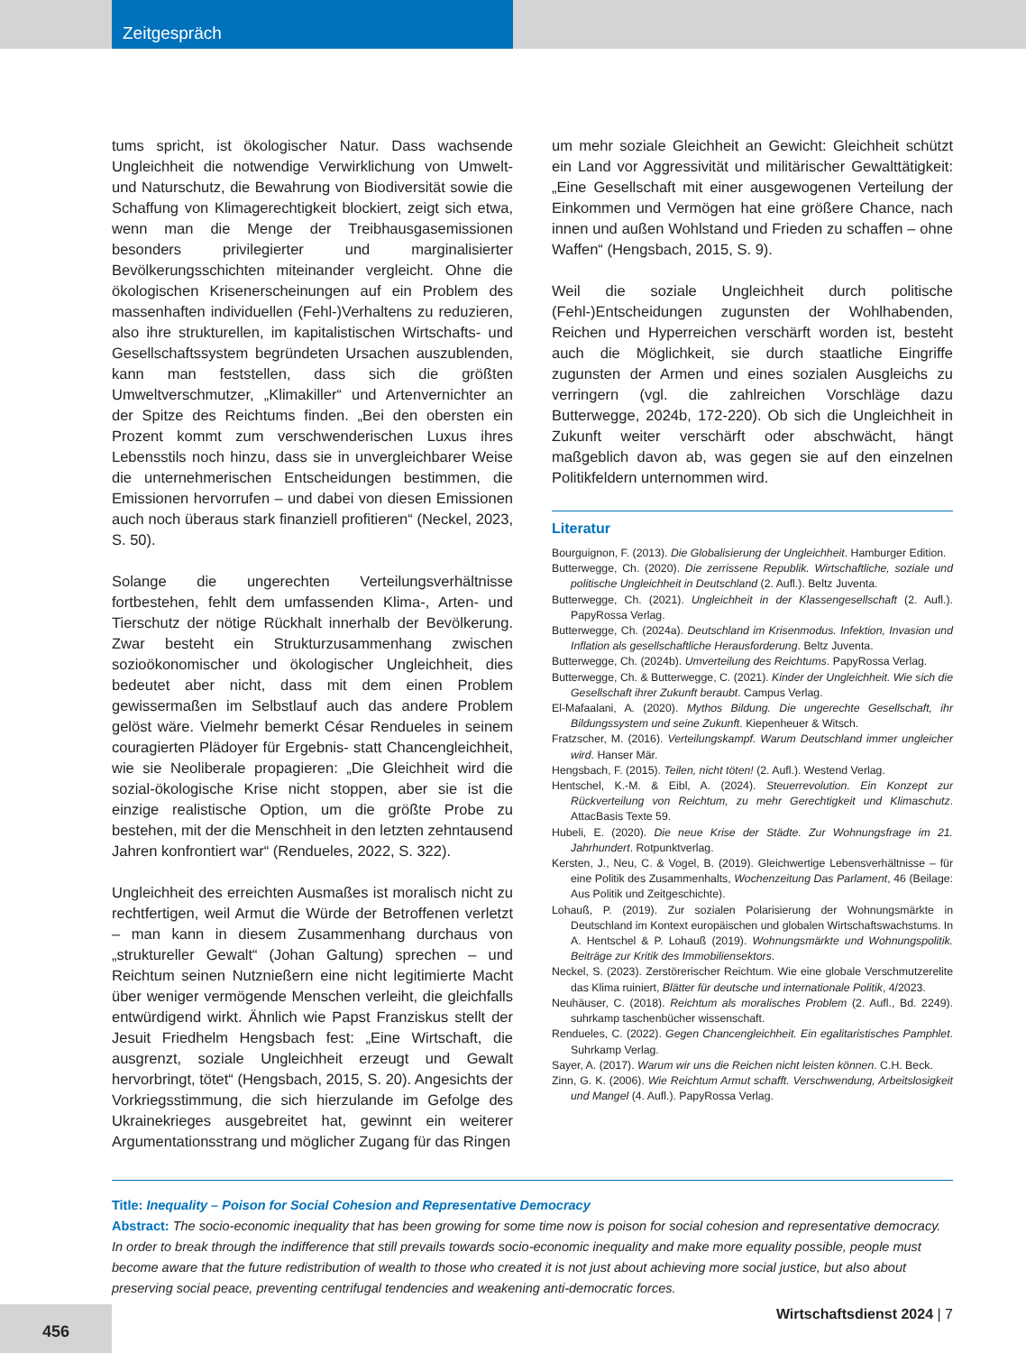Zeitgespräch
tums spricht, ist ökologischer Natur. Dass wachsende Ungleichheit die notwendige Verwirklichung von Umwelt- und Naturschutz, die Bewahrung von Biodiversität sowie die Schaffung von Klimagerechtigkeit blockiert, zeigt sich etwa, wenn man die Menge der Treibhausgasemissionen besonders privilegierter und marginalisierter Bevölkerungsschichten miteinander vergleicht. Ohne die ökologischen Krisenerscheinungen auf ein Problem des massenhaften individuellen (Fehl-)Verhaltens zu reduzieren, also ihre strukturellen, im kapitalistischen Wirtschafts- und Gesellschaftssystem begründeten Ursachen auszublenden, kann man feststellen, dass sich die größten Umweltverschmutzer, „Klimakiller“ und Artenvernichter an der Spitze des Reichtums finden. „Bei den obersten ein Prozent kommt zum verschwenderischen Luxus ihres Lebensstils noch hinzu, dass sie in unvergleichbarer Weise die unternehmerischen Entscheidungen bestimmen, die Emissionen hervorrufen – und dabei von diesen Emissionen auch noch überaus stark finanziell profitieren“ (Neckel, 2023, S. 50).
Solange die ungerechten Verteilungsverhältnisse fortbestehen, fehlt dem umfassenden Klima-, Arten- und Tierschutz der nötige Rückhalt innerhalb der Bevölkerung. Zwar besteht ein Strukturzusammenhang zwischen sozioökonomischer und ökologischer Ungleichheit, dies bedeutet aber nicht, dass mit dem einen Problem gewissermaßen im Selbstlauf auch das andere Problem gelöst wäre. Vielmehr bemerkt César Rendueles in seinem couragierten Plädoyer für Ergebnis- statt Chancengleichheit, wie sie Neoliberale propagieren: „Die Gleichheit wird die sozial-ökologische Krise nicht stoppen, aber sie ist die einzige realistische Option, um die größte Probe zu bestehen, mit der die Menschheit in den letzten zehntausend Jahren konfrontiert war“ (Rendueles, 2022, S. 322).
Ungleichheit des erreichten Ausmaßes ist moralisch nicht zu rechtfertigen, weil Armut die Würde der Betroffenen verletzt – man kann in diesem Zusammenhang durchaus von „struktureller Gewalt“ (Johan Galtung) sprechen – und Reichtum seinen Nutznießern eine nicht legitimierte Macht über weniger vermögende Menschen verleiht, die gleichfalls entwürdigend wirkt. Ähnlich wie Papst Franziskus stellt der Jesuit Friedhelm Hengsbach fest: „Eine Wirtschaft, die ausgrenzt, soziale Ungleichheit erzeugt und Gewalt hervorbringt, tötet“ (Hengsbach, 2015, S. 20). Angesichts der Vorkriegsstimmung, die sich hierzulande im Gefolge des Ukrainekrieges ausgebreitet hat, gewinnt ein weiterer Argumentationsstrang und möglicher Zugang für das Ringen
um mehr soziale Gleichheit an Gewicht: Gleichheit schützt ein Land vor Aggressivität und militärischer Gewalttätigkeit: „Eine Gesellschaft mit einer ausgewogenen Verteilung der Einkommen und Vermögen hat eine größere Chance, nach innen und außen Wohlstand und Frieden zu schaffen – ohne Waffen“ (Hengsbach, 2015, S. 9).
Weil die soziale Ungleichheit durch politische (Fehl-)Entscheidungen zugunsten der Wohlhabenden, Reichen und Hyperreichen verschärft worden ist, besteht auch die Möglichkeit, sie durch staatliche Eingriffe zugunsten der Armen und eines sozialen Ausgleichs zu verringern (vgl. die zahlreichen Vorschläge dazu Butterwegge, 2024b, 172-220). Ob sich die Ungleichheit in Zukunft weiter verschärft oder abschwächt, hängt maßgeblich davon ab, was gegen sie auf den einzelnen Politikfeldern unternommen wird.
Literatur
Bourguignon, F. (2013). Die Globalisierung der Ungleichheit. Hamburger Edition.
Butterwegge, Ch. (2020). Die zerrissene Republik. Wirtschaftliche, soziale und politische Ungleichheit in Deutschland (2. Aufl.). Beltz Juventa.
Butterwegge, Ch. (2021). Ungleichheit in der Klassengesellschaft (2. Aufl.). PapyRossa Verlag.
Butterwegge, Ch. (2024a). Deutschland im Krisenmodus. Infektion, Invasion und Inflation als gesellschaftliche Herausforderung. Beltz Juventa.
Butterwegge, Ch. (2024b). Umverteilung des Reichtums. PapyRossa Verlag.
Butterwegge, Ch. & Butterwegge, C. (2021). Kinder der Ungleichheit. Wie sich die Gesellschaft ihrer Zukunft beraubt. Campus Verlag.
El-Mafaalani, A. (2020). Mythos Bildung. Die ungerechte Gesellschaft, ihr Bildungssystem und seine Zukunft. Kiepenheuer & Witsch.
Fratzscher, M. (2016). Verteilungskampf. Warum Deutschland immer ungleicher wird. Hanser Mär.
Hengsbach, F. (2015). Teilen, nicht töten! (2. Aufl.). Westend Verlag.
Hentschel, K.-M. & Eibl, A. (2024). Steuerrevolution. Ein Konzept zur Rückverteilung von Reichtum, zu mehr Gerechtigkeit und Klimaschutz. AttacBasis Texte 59.
Hubeli, E. (2020). Die neue Krise der Städte. Zur Wohnungsfrage im 21. Jahrhundert. Rotpunktverlag.
Kersten, J., Neu, C. & Vogel, B. (2019). Gleichwertige Lebensverhältnisse – für eine Politik des Zusammenhalts, Wochenzeitung Das Parlament, 46 (Beilage: Aus Politik und Zeitgeschichte).
Lohauß, P. (2019). Zur sozialen Polarisierung der Wohnungsmärkte in Deutschland im Kontext europäischen und globalen Wirtschaftswachstums. In A. Hentschel & P. Lohauß (2019). Wohnungsmärkte und Wohnungspolitik. Beiträge zur Kritik des Immobiliensektors.
Neckel, S. (2023). Zerstörerischer Reichtum. Wie eine globale Verschmutzerelite das Klima ruiniert, Blätter für deutsche und internationale Politik, 4/2023.
Neuhäuser, C. (2018). Reichtum als moralisches Problem (2. Aufl., Bd. 2249). suhrkamp taschenbücher wissenschaft.
Rendueles, C. (2022). Gegen Chancengleichheit. Ein egalitaristisches Pamphlet. Suhrkamp Verlag.
Sayer, A. (2017). Warum wir uns die Reichen nicht leisten können. C.H. Beck.
Zinn, G. K. (2006). Wie Reichtum Armut schafft. Verschwendung, Arbeitslosigkeit und Mangel (4. Aufl.). PapyRossa Verlag.
Title: Inequality – Poison for Social Cohesion and Representative Democracy
Abstract: The socio-economic inequality that has been growing for some time now is poison for social cohesion and representative democracy. In order to break through the indifference that still prevails towards socio-economic inequality and make more equality possible, people must become aware that the future redistribution of wealth to those who created it is not just about achieving more social justice, but also about preserving social peace, preventing centrifugal tendencies and weakening anti-democratic forces.
456 Wirtschaftsdienst 2024 | 7